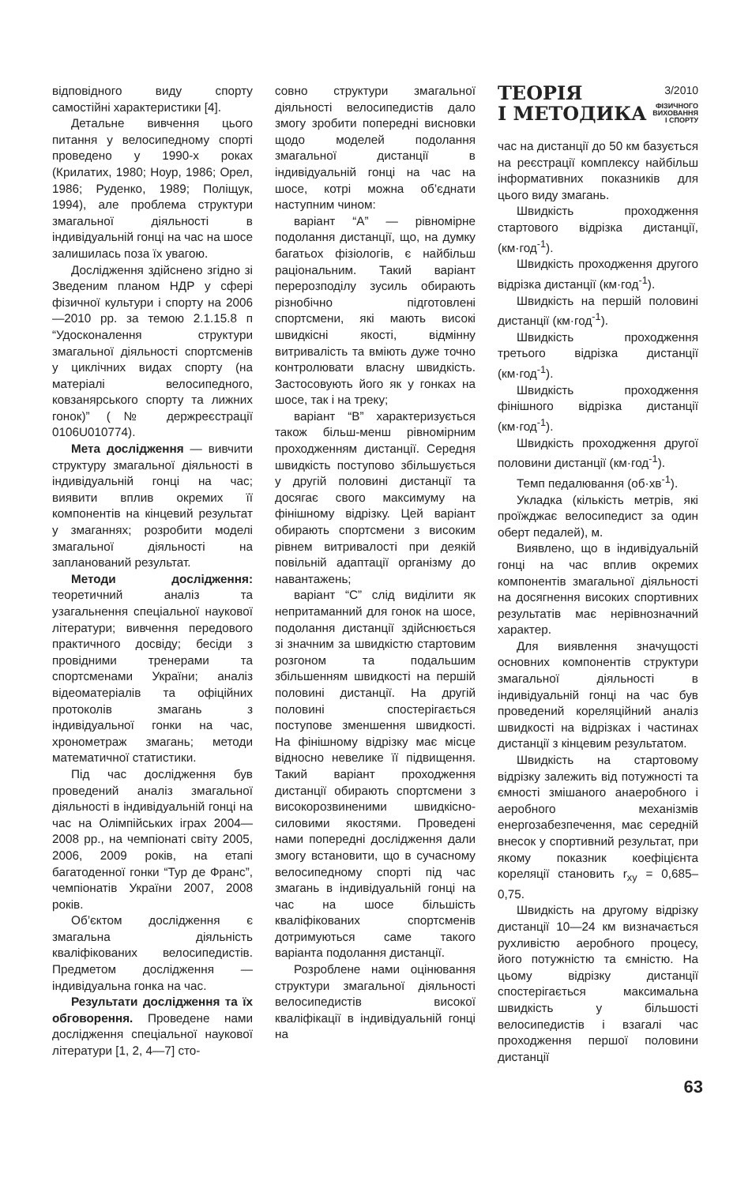відповідного виду спорту самостійні характеристики [4].
Детальне вивчення цього питання у велосипедному спорті проведено у 1990-х роках (Крилатих, 1980; Ноур, 1986; Орел, 1986; Руденко, 1989; Поліщук, 1994), але проблема структури змагальної діяльності в індивідуальній гонці на час на шосе залишилась поза їх увагою.
Дослідження здійснено згідно зі Зведеним планом НДР у сфері фізичної культури і спорту на 2006—2010 рр. за темою 2.1.15.8 п “Удосконалення структури змагальної діяльності спортсменів у циклічних видах спорту (на матеріалі велосипедного, ковзанярського спорту та лижних гонок)” (№ держреєстрації 0106U010774).
Мета дослідження — вивчити структуру змагальної діяльності в індивідуальній гонці на час; виявити вплив окремих її компонентів на кінцевий результат у змаганнях; розробити моделі змагальної діяльності на запланований результат.
Методи дослідження: теоретичний аналіз та узагальнення спеціальної наукової літератури; вивчення передового практичного досвіду; бесіди з провідними тренерами та спортсменами України; аналіз відеоматеріалів та офіційних протоколів змагань з індивідуальної гонки на час, хронометраж змагань; методи математичної статистики.
Під час дослідження був проведений аналіз змагальної діяльності в індивідуальній гонці на час на Олімпійських іграх 2004—2008 рр., на чемпіонаті світу 2005, 2006, 2009 років, на етапі багатоденної гонки “Тур де Франс”, чемпіонатів України 2007, 2008 років.
Об’єктом дослідження є змагальна діяльність кваліфікованих велосипедистів. Предметом дослідження — індивідуальна гонка на час.
Результати дослідження та їх обговорення. Проведене нами дослідження спеціальної наукової літератури [1, 2, 4—7] сто-
совно структури змагальної діяльності велосипедистів дало змогу зробити попередні висновки щодо моделей подолання змагальної дистанції в індивідуальній гонці на час на шосе, котрі можна об’єднати наступним чином:
варіант “А” — рівномірне подолання дистанції, що, на думку багатьох фізіологів, є найбільш раціональним. Такий варіант перерозподілу зусиль обирають різнобічно підготовлені спортсмени, які мають високі швидкісні якості, відмінну витривалість та вміють дуже точно контролювати власну швидкість. Застосовують його як у гонках на шосе, так і на треку;
варіант “В” характеризується також більш-менш рівномірним проходженням дистанції. Середня швидкість поступово збільшується у другій половині дистанції та досягає свого максимуму на фінішному відрізку. Цей варіант обирають спортсмени з високим рівнем витривалості при деякій повільній адаптації організму до навантажень;
варіант “С” слід виділити як непритаманний для гонок на шосе, подолання дистанції здійснюється зі значним за швидкістю стартовим розгоном та подальшим збільшенням швидкості на першій половині дистанції. На другій половині спостерігається поступове зменшення швидкості. На фінішному відрізку має місце відносно невелике її підвищення. Такий варіант проходження дистанції обирають спортсмени з високорозвиненими швидкісно-силовими якостями. Проведені нами попередні дослідження дали змогу встановити, що в сучасному велосипедному спорті під час змагань в індивідуальній гонці на час на шосе більшість кваліфікованих спортсменів дотримуються саме такого варіанта подолання дистанції.
Розроблене нами оцінювання структури змагальної діяльності велосипедистів високої кваліфікації в індивідуальній гонці на
ТЕОРІЯ
І МЕТОДИКА
3/2010
ФІЗИЧНОГО
ВИХОВАННЯ
І СПОРТУ
час на дистанції до 50 км базується на реєстрації комплексу найбільш інформативних показників для цього виду змагань.
Швидкість проходження стартового відрізка дистанції, (км·год<sup>-1</sup>).
Швидкість проходження другого відрізка дистанції (км·год<sup>-1</sup>).
Швидкість на першій половині дистанції (км·год<sup>-1</sup>).
Швидкість проходження третього відрізка дистанції (км·год<sup>-1</sup>).
Швидкість проходження фінішного відрізка дистанції (км·год<sup>-1</sup>).
Швидкість проходження другої половини дистанції (км·год<sup>-1</sup>).
Темп педалювання (об·хв<sup>-1</sup>).
Укладка (кількість метрів, які проїжджає велосипедист за один оберт педалей), м.
Виявлено, що в індивідуальній гонці на час вплив окремих компонентів змагальної діяльності на досягнення високих спортивних результатів має нерівнозначний характер.
Для виявлення значущості основних компонентів структури змагальної діяльності в індивідуальній гонці на час був проведений кореляційний аналіз швидкості на відрізках і частинах дистанції з кінцевим результатом.
Швидкість на стартовому відрізку залежить від потужності та ємності змішаного анаеробного і аеробного механізмів енергозабезпечення, має середній внесок у спортивний результат, при якому показник коефіцієнта кореляції становить r<sub>xy</sub> = 0,685–0,75.
Швидкість на другому відрізку дистанції 10—24 км визначається рухливістю аеробного процесу, його потужністю та ємністю. На цьому відрізку дистанції спостерігається максимальна швидкість у більшості велосипедистів і взагалі час проходження першої половини дистанції
63